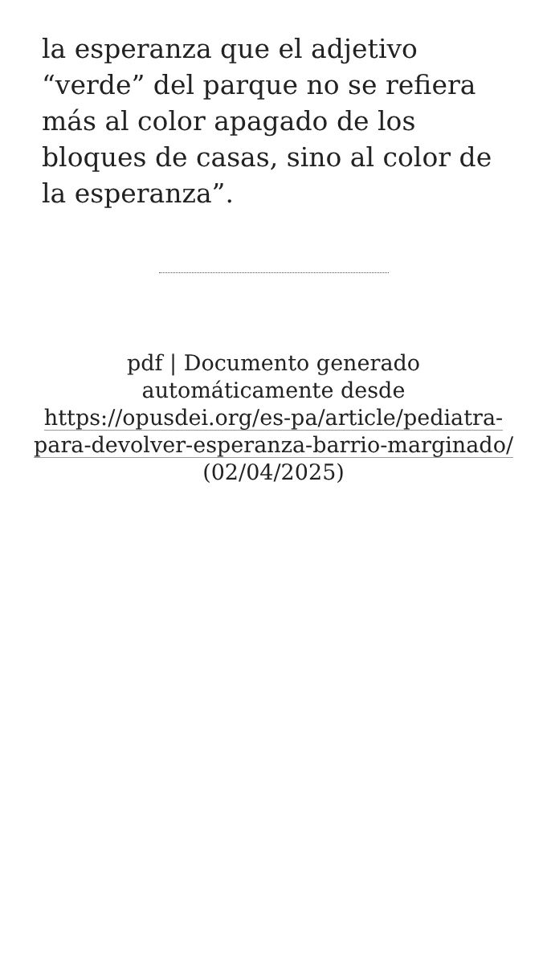la esperanza que el adjetivo “verde” del parque no se refiera más al color apagado de los bloques de casas, sino al color de la esperanza”.
pdf | Documento generado automáticamente desde https://opusdei.org/es-pa/article/pediatra-para-devolver-esperanza-barrio-marginado/ (02/04/2025)